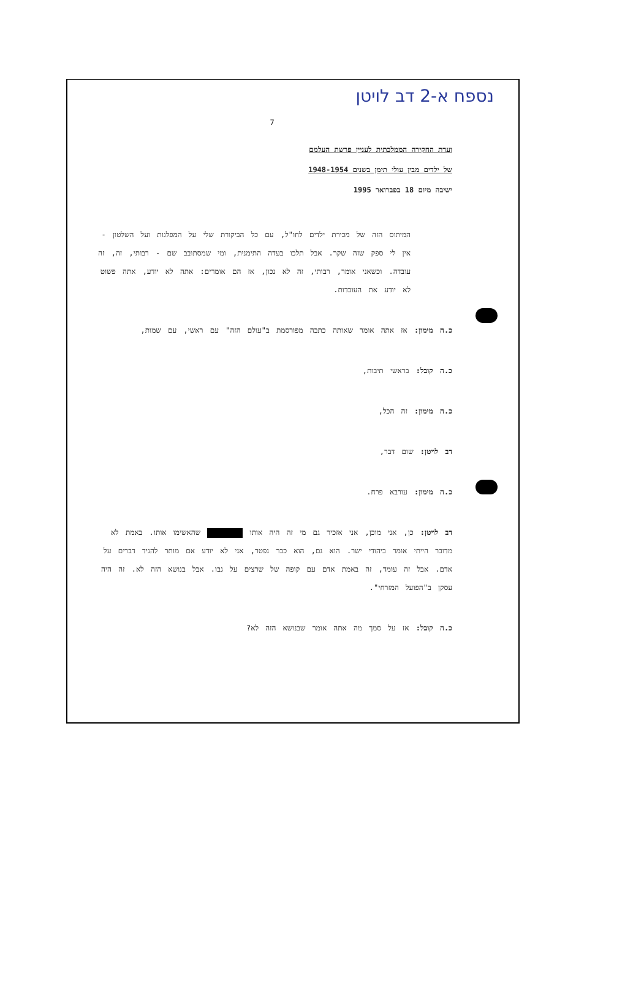נספח א-2 דב לויטן
7
ועדת החקירה הממלכתית לעניין פרשת העלמם
של ילדים מבין עולי תימן בשנים 1948-1954
ישיבה מיום 18 בפברואר 1995
המיתוס הזה של מכירת ילדים לחו"ל, עם כל הביקורת שלי על המפלגות ועל השלטון - אין לי ספק שזה שקר. אבל תלכו בעדה התימנית, ומי שמסתובב שם - רבותי, זה, זה עובדה. וכשאני אומר, רבותי, זה לא נכון, אז הם אומרים: אתה לא יודע, אתה פשוט לא יודע את העובדות.
כ.ה מימון: אז אתה אומר שאותה כתבה מפורסמת ב"עולם הזה" עם ראשי, עם שמות,
כ.ה קובל: בראשי תיבות,
כ.ה מימון: זה הכל,
דב לויטן: שום דבר,
כ.ה מימון: עורבא פרח.
דב לויטן: כן, אני מוכן, אני אזכיר גם מי זה היה אותו שהאשימו אותו. באמת לא מדובר הייתי אומר ביהודי ישר. הוא גם, הוא כבר נפטר, אני לא יודע אם מותר להגיד דברים על אדם. אבל זה עומד, זה באמת אדם עם קופה של שרצים על גבו. אבל בנושא הזה לא. זה היה עסקן ב"הפועל המזרחי".
כ.ה קובל: אז על סמך מה אתה אומר שבנושא הזה לא?